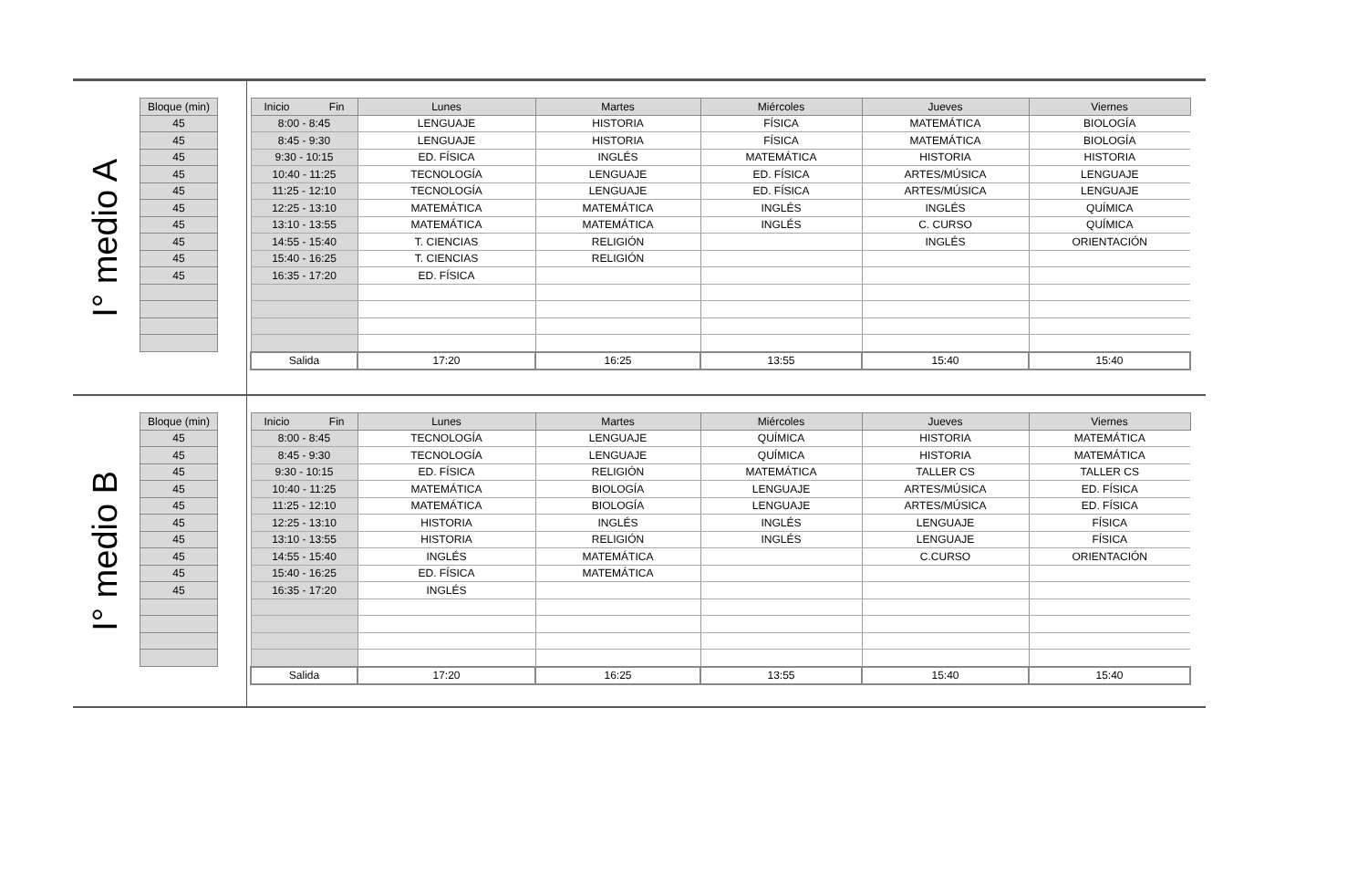I° medio A
| Bloque (min) |
| --- |
| 45 |
| 45 |
| 45 |
| 45 |
| 45 |
| 45 |
| 45 |
| 45 |
| 45 |
| 45 |
| Inicio Fin | Lunes | Martes | Miércoles | Jueves | Viernes |
| --- | --- | --- | --- | --- | --- |
| 8:00 - 8:45 | LENGUAJE | HISTORIA | FÍSICA | MATEMÁTICA | BIOLOGÍA |
| 8:45 - 9:30 | LENGUAJE | HISTORIA | FÍSICA | MATEMÁTICA | BIOLOGÍA |
| 9:30 - 10:15 | ED. FÍSICA | INGLÉS | MATEMÁTICA | HISTORIA | HISTORIA |
| 10:40 - 11:25 | TECNOLOGÍA | LENGUAJE | ED. FÍSICA | ARTES/MÚSICA | LENGUAJE |
| 11:25 - 12:10 | TECNOLOGÍA | LENGUAJE | ED. FÍSICA | ARTES/MÚSICA | LENGUAJE |
| 12:25 - 13:10 | MATEMÁTICA | MATEMÁTICA | INGLÉS | INGLÉS | QUÍMICA |
| 13:10 - 13:55 | MATEMÁTICA | MATEMÁTICA | INGLÉS | C. CURSO | QUÍMICA |
| 14:55 - 15:40 | T. CIENCIAS | RELIGIÓN | | INGLÉS | ORIENTACIÓN |
| 15:40 - 16:25 | T. CIENCIAS | RELIGIÓN | | | |
| 16:35 - 17:20 | ED. FÍSICA | | | | |
| Salida | 17:20 | 16:25 | 13:55 | 15:40 | 15:40 |
I° medio B
| Bloque (min) |
| --- |
| 45 |
| 45 |
| 45 |
| 45 |
| 45 |
| 45 |
| 45 |
| 45 |
| 45 |
| 45 |
| Inicio Fin | Lunes | Martes | Miércoles | Jueves | Viernes |
| --- | --- | --- | --- | --- | --- |
| 8:00 - 8:45 | TECNOLOGÍA | LENGUAJE | QUÍMICA | HISTORIA | MATEMÁTICA |
| 8:45 - 9:30 | TECNOLOGÍA | LENGUAJE | QUÍMICA | HISTORIA | MATEMÁTICA |
| 9:30 - 10:15 | ED. FÍSICA | RELIGIÓN | MATEMÁTICA | TALLER CS | TALLER CS |
| 10:40 - 11:25 | MATEMÁTICA | BIOLOGÍA | LENGUAJE | ARTES/MÚSICA | ED. FÍSICA |
| 11:25 - 12:10 | MATEMÁTICA | BIOLOGÍA | LENGUAJE | ARTES/MÚSICA | ED. FÍSICA |
| 12:25 - 13:10 | HISTORIA | INGLÉS | INGLÉS | LENGUAJE | FÍSICA |
| 13:10 - 13:55 | HISTORIA | RELIGIÓN | INGLÉS | LENGUAJE | FÍSICA |
| 14:55 - 15:40 | INGLÉS | MATEMÁTICA | | C.CURSO | ORIENTACIÓN |
| 15:40 - 16:25 | ED. FÍSICA | MATEMÁTICA | | | |
| 16:35 - 17:20 | INGLÉS | | | | |
| Salida | 17:20 | 16:25 | 13:55 | 15:40 | 15:40 |